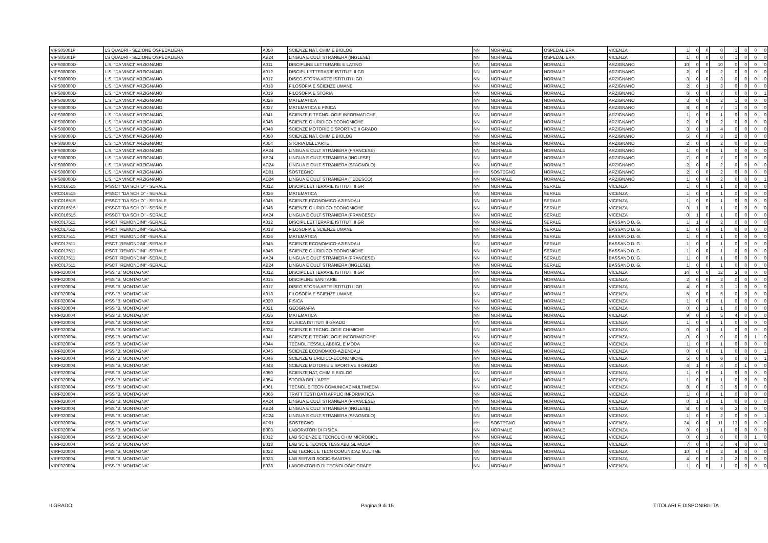| VIPS05001P | LS QUADRI - SEZIONE OSPEDALIERA | A050 | SCIENZE NAT, CHIM E BIOLOG | NN | NORMALE | OSPEDALIERA | VICENZA | 1 | 0 | 0 | 0 | 1 | 0 | 0 | 0 |
| VIPS05001P | LS QUADRI - SEZIONE OSPEDALIERA | AB24 | LINGUA E CULT STRANIERA (INGLESE) | NN | NORMALE | OSPEDALIERA | VICENZA | 1 | 0 | 0 | 0 | 1 | 0 | 0 | 0 |
| VIPS08000D | L.S. "DA VINCI" ARZIGNANO | A011 | DISCIPLINE LETTERARIE E LATINO | NN | NORMALE | NORMALE | ARZIGNANO | 10 | 0 | 0 | 10 | 0 | 0 | 0 | 0 |
| VIPS08000D | L.S. "DA VINCI" ARZIGNANO | A012 | DISCIPL LETTERARIE ISTITUTI II GR | NN | NORMALE | NORMALE | ARZIGNANO | 2 | 0 | 0 | 2 | 0 | 0 | 0 | 0 |
| VIPS08000D | L.S. "DA VINCI" ARZIGNANO | A017 | DISEG STORIA ARTE ISTITUTI II GR | NN | NORMALE | NORMALE | ARZIGNANO | 3 | 0 | 0 | 3 | 0 | 0 | 0 | 0 |
| VIPS08000D | L.S. "DA VINCI" ARZIGNANO | A018 | FILOSOFIA E SCIENZE UMANE | NN | NORMALE | NORMALE | ARZIGNANO | 2 | 0 | 1 | 3 | 0 | 0 | 0 | 0 |
| VIPS08000D | L.S. "DA VINCI" ARZIGNANO | A019 | FILOSOFIA E STORIA | NN | NORMALE | NORMALE | ARZIGNANO | 6 | 0 | 0 | 7 | 0 | 0 | 0 | 1 |
| VIPS08000D | L.S. "DA VINCI" ARZIGNANO | A026 | MATEMATICA | NN | NORMALE | NORMALE | ARZIGNANO | 3 | 0 | 0 | 2 | 1 | 0 | 0 | 0 |
| VIPS08000D | L.S. "DA VINCI" ARZIGNANO | A027 | MATEMATICA E FISICA | NN | NORMALE | NORMALE | ARZIGNANO | 8 | 0 | 0 | 7 | 1 | 0 | 0 | 0 |
| VIPS08000D | L.S. "DA VINCI" ARZIGNANO | A041 | SCIENZE E TECNOLOGIE INFORMATICHE | NN | NORMALE | NORMALE | ARZIGNANO | 1 | 0 | 0 | 1 | 0 | 0 | 0 | 0 |
| VIPS08000D | L.S. "DA VINCI" ARZIGNANO | A046 | SCIENZE GIURIDICO-ECONOMICHE | NN | NORMALE | NORMALE | ARZIGNANO | 2 | 0 | 0 | 2 | 0 | 0 | 0 | 0 |
| VIPS08000D | L.S. "DA VINCI" ARZIGNANO | A048 | SCIENZE MOTORIE E SPORTIVE II GRADO | NN | NORMALE | NORMALE | ARZIGNANO | 3 | 0 | 1 | 4 | 0 | 0 | 0 | 0 |
| VIPS08000D | L.S. "DA VINCI" ARZIGNANO | A050 | SCIENZE NAT, CHIM E BIOLOG | NN | NORMALE | NORMALE | ARZIGNANO | 5 | 0 | 0 | 3 | 2 | 0 | 0 | 0 |
| VIPS08000D | L.S. "DA VINCI" ARZIGNANO | A054 | STORIA DELL'ARTE | NN | NORMALE | NORMALE | ARZIGNANO | 2 | 0 | 0 | 2 | 0 | 0 | 0 | 0 |
| VIPS08000D | L.S. "DA VINCI" ARZIGNANO | AA24 | LINGUA E CULT STRANIERA (FRANCESE) | NN | NORMALE | NORMALE | ARZIGNANO | 1 | 0 | 0 | 1 | 0 | 0 | 0 | 0 |
| VIPS08000D | L.S. "DA VINCI" ARZIGNANO | AB24 | LINGUA E CULT STRANIERA (INGLESE) | NN | NORMALE | NORMALE | ARZIGNANO | 7 | 0 | 0 | 7 | 0 | 0 | 0 | 0 |
| VIPS08000D | L.S. "DA VINCI" ARZIGNANO | AC24 | LINGUA E CULT STRANIERA (SPAGNOLO) | NN | NORMALE | NORMALE | ARZIGNANO | 2 | 0 | 0 | 2 | 0 | 0 | 0 | 0 |
| VIPS08000D | L.S. "DA VINCI" ARZIGNANO | AD01 | SOSTEGNO | HH | SOSTEGNO | NORMALE | ARZIGNANO | 2 | 0 | 0 | 2 | 0 | 0 | 0 | 0 |
| VIPS08000D | L.S. "DA VINCI" ARZIGNANO | AD24 | LINGUA E CULT STRANIERA (TEDESCO) | NN | NORMALE | NORMALE | ARZIGNANO | 1 | 0 | 0 | 2 | 0 | 0 | 0 | 1 |
| VIRC016515 | IPSSCT "DA SCHIO" - SERALE | A012 | DISCIPL LETTERARIE ISTITUTI II GR | NN | NORMALE | SERALE | VICENZA | 1 | 0 | 0 | 1 | 0 | 0 | 0 | 0 |
| VIRC016515 | IPSSCT "DA SCHIO" - SERALE | A026 | MATEMATICA | NN | NORMALE | SERALE | VICENZA | 1 | 0 | 0 | 1 | 0 | 0 | 0 | 0 |
| VIRC016515 | IPSSCT "DA SCHIO" - SERALE | A045 | SCIENZE ECONOMICO-AZIENDALI | NN | NORMALE | SERALE | VICENZA | 1 | 0 | 0 | 1 | 0 | 0 | 0 | 0 |
| VIRC016515 | IPSSCT "DA SCHIO" - SERALE | A046 | SCIENZE GIURIDICO-ECONOMICHE | NN | NORMALE | SERALE | VICENZA | 0 | 1 | 0 | 1 | 0 | 0 | 0 | 0 |
| VIRC016515 | IPSSCT "DA SCHIO" - SERALE | AA24 | LINGUA E CULT STRANIERA (FRANCESE) | NN | NORMALE | SERALE | VICENZA | 0 | 1 | 0 | 1 | 0 | 0 | 0 | 0 |
| VIRC017511 | IPSCT "REMONDINI" -SERALE | A012 | DISCIPL LETTERARIE ISTITUTI II GR | NN | NORMALE | SERALE | BASSANO D. G. | 1 | 1 | 0 | 2 | 0 | 0 | 0 | 0 |
| VIRC017511 | IPSCT "REMONDINI" -SERALE | A018 | FILOSOFIA E SCIENZE UMANE | NN | NORMALE | SERALE | BASSANO D. G. | 1 | 0 | 0 | 1 | 0 | 0 | 0 | 0 |
| VIRC017511 | IPSCT "REMONDINI" -SERALE | A026 | MATEMATICA | NN | NORMALE | SERALE | BASSANO D. G. | 1 | 0 | 0 | 1 | 0 | 0 | 0 | 0 |
| VIRC017511 | IPSCT "REMONDINI" -SERALE | A045 | SCIENZE ECONOMICO-AZIENDALI | NN | NORMALE | SERALE | BASSANO D. G. | 1 | 0 | 0 | 1 | 0 | 0 | 0 | 0 |
| VIRC017511 | IPSCT "REMONDINI" -SERALE | A046 | SCIENZE GIURIDICO-ECONOMICHE | NN | NORMALE | SERALE | BASSANO D. G. | 1 | 0 | 0 | 1 | 0 | 0 | 0 | 0 |
| VIRC017511 | IPSCT "REMONDINI" -SERALE | AA24 | LINGUA E CULT STRANIERA (FRANCESE) | NN | NORMALE | SERALE | BASSANO D. G. | 1 | 0 | 0 | 1 | 0 | 0 | 0 | 0 |
| VIRC017511 | IPSCT "REMONDINI" -SERALE | AB24 | LINGUA E CULT STRANIERA (INGLESE) | NN | NORMALE | SERALE | BASSANO D. G. | 1 | 0 | 0 | 1 | 0 | 0 | 0 | 0 |
| VIRF020004 | IPSS "B. MONTAGNA" | A012 | DISCIPL LETTERARIE ISTITUTI II GR | NN | NORMALE | NORMALE | VICENZA | 14 | 0 | 0 | 12 | 2 | 0 | 0 | 0 |
| VIRF020004 | IPSS "B. MONTAGNA" | A015 | DISCIPLINE SANITARIE | NN | NORMALE | NORMALE | VICENZA | 2 | 0 | 0 | 2 | 0 | 0 | 0 | 0 |
| VIRF020004 | IPSS "B. MONTAGNA" | A017 | DISEG STORIA ARTE ISTITUTI II GR | NN | NORMALE | NORMALE | VICENZA | 4 | 0 | 0 | 3 | 1 | 0 | 0 | 0 |
| VIRF020004 | IPSS "B. MONTAGNA" | A018 | FILOSOFIA E SCIENZE UMANE | NN | NORMALE | NORMALE | VICENZA | 5 | 0 | 0 | 5 | 0 | 0 | 0 | 0 |
| VIRF020004 | IPSS "B. MONTAGNA" | A020 | FISICA | NN | NORMALE | NORMALE | VICENZA | 1 | 0 | 0 | 1 | 0 | 0 | 0 | 0 |
| VIRF020004 | IPSS "B. MONTAGNA" | A021 | GEOGRAFIA | NN | NORMALE | NORMALE | VICENZA | 0 | 0 | 1 | 1 | 0 | 0 | 0 | 0 |
| VIRF020004 | IPSS "B. MONTAGNA" | A026 | MATEMATICA | NN | NORMALE | NORMALE | VICENZA | 9 | 0 | 0 | 5 | 4 | 0 | 0 | 0 |
| VIRF020004 | IPSS "B. MONTAGNA" | A029 | MUSICA ISTITUTI II GRADO | NN | NORMALE | NORMALE | VICENZA | 1 | 0 | 0 | 1 | 0 | 0 | 0 | 0 |
| VIRF020004 | IPSS "B. MONTAGNA" | A034 | SCIENZE E TECNOLOGIE CHIMICHE | NN | NORMALE | NORMALE | VICENZA | 0 | 0 | 1 | 1 | 0 | 0 | 0 | 0 |
| VIRF020004 | IPSS "B. MONTAGNA" | A041 | SCIENZE E TECNOLOGIE INFORMATICHE | NN | NORMALE | NORMALE | VICENZA | 0 | 0 | 1 | 0 | 0 | 0 | 1 | 0 |
| VIRF020004 | IPSS "B. MONTAGNA" | A044 | TECNOL TESSILI, ABBIGL E MODA | NN | NORMALE | NORMALE | VICENZA | 1 | 0 | 0 | 1 | 0 | 0 | 0 | 0 |
| VIRF020004 | IPSS "B. MONTAGNA" | A045 | SCIENZE ECONOMICO-AZIENDALI | NN | NORMALE | NORMALE | VICENZA | 0 | 0 | 0 | 1 | 0 | 0 | 0 | 1 |
| VIRF020004 | IPSS "B. MONTAGNA" | A046 | SCIENZE GIURIDICO-ECONOMICHE | NN | NORMALE | NORMALE | VICENZA | 5 | 0 | 0 | 6 | 0 | 0 | 0 | 1 |
| VIRF020004 | IPSS "B. MONTAGNA" | A048 | SCIENZE MOTORIE E SPORTIVE II GRADO | NN | NORMALE | NORMALE | VICENZA | 4 | 1 | 0 | 4 | 0 | 1 | 0 | 0 |
| VIRF020004 | IPSS "B. MONTAGNA" | A050 | SCIENZE NAT, CHIM E BIOLOG | NN | NORMALE | NORMALE | VICENZA | 1 | 0 | 0 | 1 | 0 | 0 | 0 | 0 |
| VIRF020004 | IPSS "B. MONTAGNA" | A054 | STORIA DELL'ARTE | NN | NORMALE | NORMALE | VICENZA | 1 | 0 | 0 | 1 | 0 | 0 | 0 | 0 |
| VIRF020004 | IPSS "B. MONTAGNA" | A061 | TECNOL E TECN COMUNICAZ MULTIMEDIA | NN | NORMALE | NORMALE | VICENZA | 8 | 0 | 0 | 3 | 5 | 0 | 0 | 0 |
| VIRF020004 | IPSS "B. MONTAGNA" | A066 | TRATT TESTI DATI APPLIC INFORMATICA | NN | NORMALE | NORMALE | VICENZA | 1 | 0 | 0 | 1 | 0 | 0 | 0 | 0 |
| VIRF020004 | IPSS "B. MONTAGNA" | AA24 | LINGUA E CULT STRANIERA (FRANCESE) | NN | NORMALE | NORMALE | VICENZA | 0 | 1 | 0 | 1 | 0 | 0 | 0 | 0 |
| VIRF020004 | IPSS "B. MONTAGNA" | AB24 | LINGUA E CULT STRANIERA (INGLESE) | NN | NORMALE | NORMALE | VICENZA | 8 | 0 | 0 | 6 | 2 | 0 | 0 | 0 |
| VIRF020004 | IPSS "B. MONTAGNA" | AC24 | LINGUA E CULT STRANIERA (SPAGNOLO) | NN | NORMALE | NORMALE | VICENZA | 1 | 0 | 0 | 2 | 0 | 0 | 0 | 1 |
| VIRF020004 | IPSS "B. MONTAGNA" | AD01 | SOSTEGNO | HH | SOSTEGNO | NORMALE | VICENZA | 24 | 0 | 0 | 11 | 13 | 0 | 0 | 0 |
| VIRF020004 | IPSS "B. MONTAGNA" | B003 | LABORATORI DI FISICA | NN | NORMALE | NORMALE | VICENZA | 0 | 0 | 1 | 1 | 0 | 0 | 0 | 0 |
| VIRF020004 | IPSS "B. MONTAGNA" | B012 | LAB SCIENZE E TECNOL CHIM MICROBIOL | NN | NORMALE | NORMALE | VICENZA | 0 | 0 | 1 | 0 | 0 | 0 | 1 | 0 |
| VIRF020004 | IPSS "B. MONTAGNA" | B018 | LAB SC E TECNOL TESS ABBIGL MODA | NN | NORMALE | NORMALE | VICENZA | 7 | 0 | 0 | 3 | 4 | 0 | 0 | 0 |
| VIRF020004 | IPSS "B. MONTAGNA" | B022 | LAB TECNOL E TECN COMUNICAZ MULTIME | NN | NORMALE | NORMALE | VICENZA | 10 | 0 | 0 | 2 | 8 | 0 | 0 | 0 |
| VIRF020004 | IPSS "B. MONTAGNA" | B023 | LAB SERVIZI SOCIO-SANITARI | NN | NORMALE | NORMALE | VICENZA | 4 | 0 | 0 | 2 | 2 | 0 | 0 | 0 |
| VIRF020004 | IPSS "B. MONTAGNA" | B028 | LABORATORIO DI TECNOLOGIE ORAFE | NN | NORMALE | NORMALE | VICENZA | 1 | 0 | 0 | 1 | 0 | 0 | 0 | 0 |
II GRADO Pagina 9 di 15 TITOLARI E DISPONIBILITA